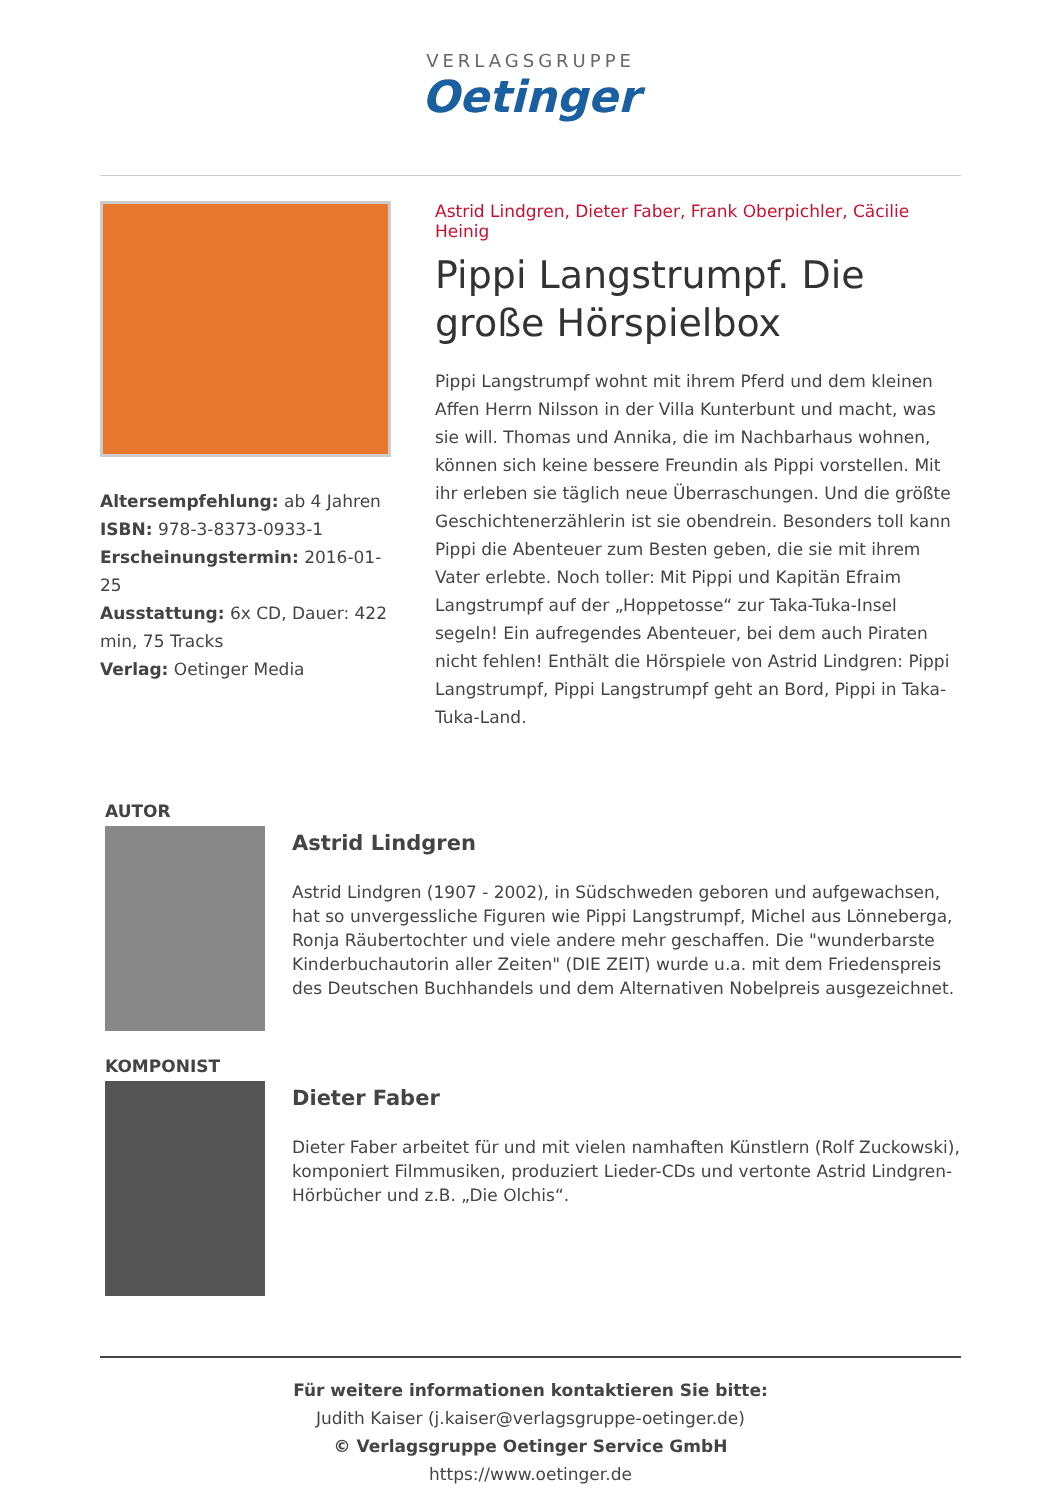VERLAGSGRUPPE
Oetinger
Altersempfehlung: ab 4 Jahren
ISBN: 978-3-8373-0933-1
Erscheinungstermin: 2016-01-25
Ausstattung: 6x CD, Dauer: 422 min, 75 Tracks
Verlag: Oetinger Media
Astrid Lindgren, Dieter Faber, Frank Oberpichler, Cäcilie Heinig
Pippi Langstrumpf. Die große Hörspielbox
Pippi Langstrumpf wohnt mit ihrem Pferd und dem kleinen Affen Herrn Nilsson in der Villa Kunterbunt und macht, was sie will. Thomas und Annika, die im Nachbarhaus wohnen, können sich keine bessere Freundin als Pippi vorstellen. Mit ihr erleben sie täglich neue Überraschungen. Und die größte Geschichtenerzählerin ist sie obendrein. Besonders toll kann Pippi die Abenteuer zum Besten geben, die sie mit ihrem Vater erlebte. Noch toller: Mit Pippi und Kapitän Efraim Langstrumpf auf der „Hoppetosse“ zur Taka-Tuka-Insel segeln! Ein aufregendes Abenteuer, bei dem auch Piraten nicht fehlen! Enthält die Hörspiele von Astrid Lindgren: Pippi Langstrumpf, Pippi Langstrumpf geht an Bord, Pippi in Taka-Tuka-Land.
AUTOR
Astrid Lindgren
Astrid Lindgren (1907 - 2002), in Südschweden geboren und aufgewachsen, hat so unvergessliche Figuren wie Pippi Langstrumpf, Michel aus Lönneberga, Ronja Räubertochter und viele andere mehr geschaffen. Die "wunderbarste Kinderbuchautorin aller Zeiten" (DIE ZEIT) wurde u.a. mit dem Friedenspreis des Deutschen Buchhandels und dem Alternativen Nobelpreis ausgezeichnet.
KOMPONIST
Dieter Faber
Dieter Faber arbeitet für und mit vielen namhaften Künstlern (Rolf Zuckowski), komponiert Filmmusiken, produziert Lieder-CDs und vertonte Astrid Lindgren-Hörbücher und z.B. „Die Olchis“.
Für weitere informationen kontaktieren Sie bitte:
Judith Kaiser (j.kaiser@verlagsgruppe-oetinger.de)
© Verlagsgruppe Oetinger Service GmbH
https://www.oetinger.de